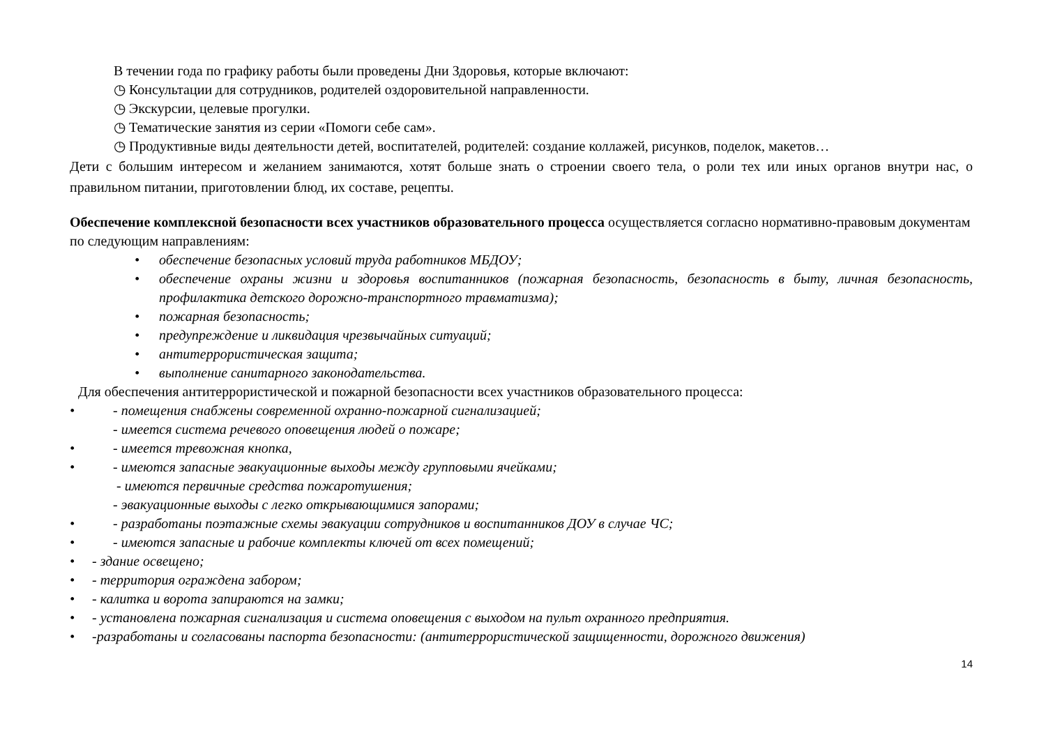В течении года по графику работы были проведены Дни Здоровья, которые включают:
◷ Консультации для сотрудников, родителей оздоровительной направленности.
◷ Экскурсии, целевые прогулки.
◷ Тематические занятия из серии «Помоги себе сам».
◷ Продуктивные виды деятельности детей, воспитателей, родителей: создание коллажей, рисунков, поделок, макетов…
Дети с большим интересом и желанием занимаются, хотят больше знать о строении своего тела, о роли тех или иных органов внутри нас, о правильном питании, приготовлении блюд, их составе, рецепты.
Обеспечение комплексной безопасности всех участников образовательного процесса осуществляется согласно нормативно-правовым документам по следующим направлениям:
• обеспечение безопасных условий труда работников МБДОУ;
• обеспечение охраны жизни и здоровья воспитанников (пожарная безопасность, безопасность в быту, личная безопасность, профилактика детского дорожно-транспортного травматизма);
• пожарная безопасность;
• предупреждение и ликвидация чрезвычайных ситуаций;
• антитеррористическая защита;
• выполнение санитарного законодательства.
Для обеспечения антитеррористической и пожарной безопасности всех участников образовательного процесса:
• - помещения снабжены современной охранно-пожарной сигнализацией;
- имеется система речевого оповещения людей о пожаре;
• - имеется тревожная кнопка,
• - имеются запасные эвакуационные выходы между групповыми ячейками;
- имеются первичные средства пожаротушения;
- эвакуационные выходы с легко открывающимися запорами;
• - разработаны поэтажные схемы эвакуации сотрудников и воспитанников ДОУ в случае ЧС;
• - имеются запасные и рабочие комплекты ключей от всех помещений;
• - здание освещено;
• - территория ограждена забором;
• - калитка и ворота запираются на замки;
• - установлена пожарная сигнализация и система оповещения с выходом на пульт охранного предприятия.
• -разработаны и согласованы паспорта безопасности: (антитеррористической защищенности, дорожного движения)
14